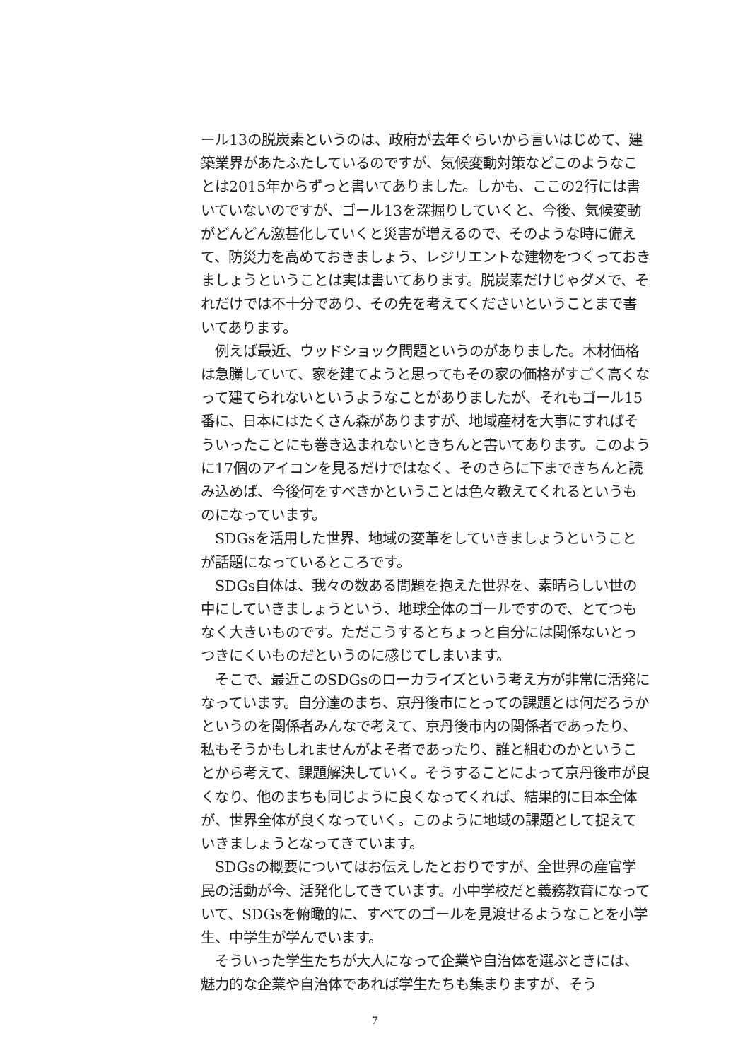ール13の脱炭素というのは、政府が去年ぐらいから言いはじめて、建築業界があたふたしているのですが、気候変動対策などこのようなことは2015年からずっと書いてありました。しかも、ここの2行には書いていないのですが、ゴール13を深掘りしていくと、今後、気候変動がどんどん激甚化していくと災害が増えるので、そのような時に備えて、防災力を高めておきましょう、レジリエントな建物をつくっておきましょうということは実は書いてあります。脱炭素だけじゃダメで、それだけでは不十分であり、その先を考えてくださいということまで書いてあります。
　例えば最近、ウッドショック問題というのがありました。木材価格は急騰していて、家を建てようと思ってもその家の価格がすごく高くなって建てられないというようなことがありましたが、それもゴール15番に、日本にはたくさん森がありますが、地域産材を大事にすればそういったことにも巻き込まれないときちんと書いてあります。このように17個のアイコンを見るだけではなく、そのさらに下まできちんと読み込めば、今後何をすべきかということは色々教えてくれるというものになっています。
　SDGsを活用した世界、地域の変革をしていきましょうということが話題になっているところです。
　SDGs自体は、我々の数ある問題を抱えた世界を、素晴らしい世の中にしていきましょうという、地球全体のゴールですので、とてつもなく大きいものです。ただこうするとちょっと自分には関係ないとっつきにくいものだというのに感じてしまいます。
　そこで、最近このSDGsのローカライズという考え方が非常に活発になっています。自分達のまち、京丹後市にとっての課題とは何だろうかというのを関係者みんなで考えて、京丹後市内の関係者であったり、私もそうかもしれませんがよそ者であったり、誰と組むのかということから考えて、課題解決していく。そうすることによって京丹後市が良くなり、他のまちも同じように良くなってくれば、結果的に日本全体が、世界全体が良くなっていく。このように地域の課題として捉えていきましょうとなってきています。
　SDGsの概要についてはお伝えしたとおりですが、全世界の産官学民の活動が今、活発化してきています。小中学校だと義務教育になっていて、SDGsを俯瞰的に、すべてのゴールを見渡せるようなことを小学生、中学生が学んでいます。
　そういった学生たちが大人になって企業や自治体を選ぶときには、魅力的な企業や自治体であれば学生たちも集まりますが、そう
7